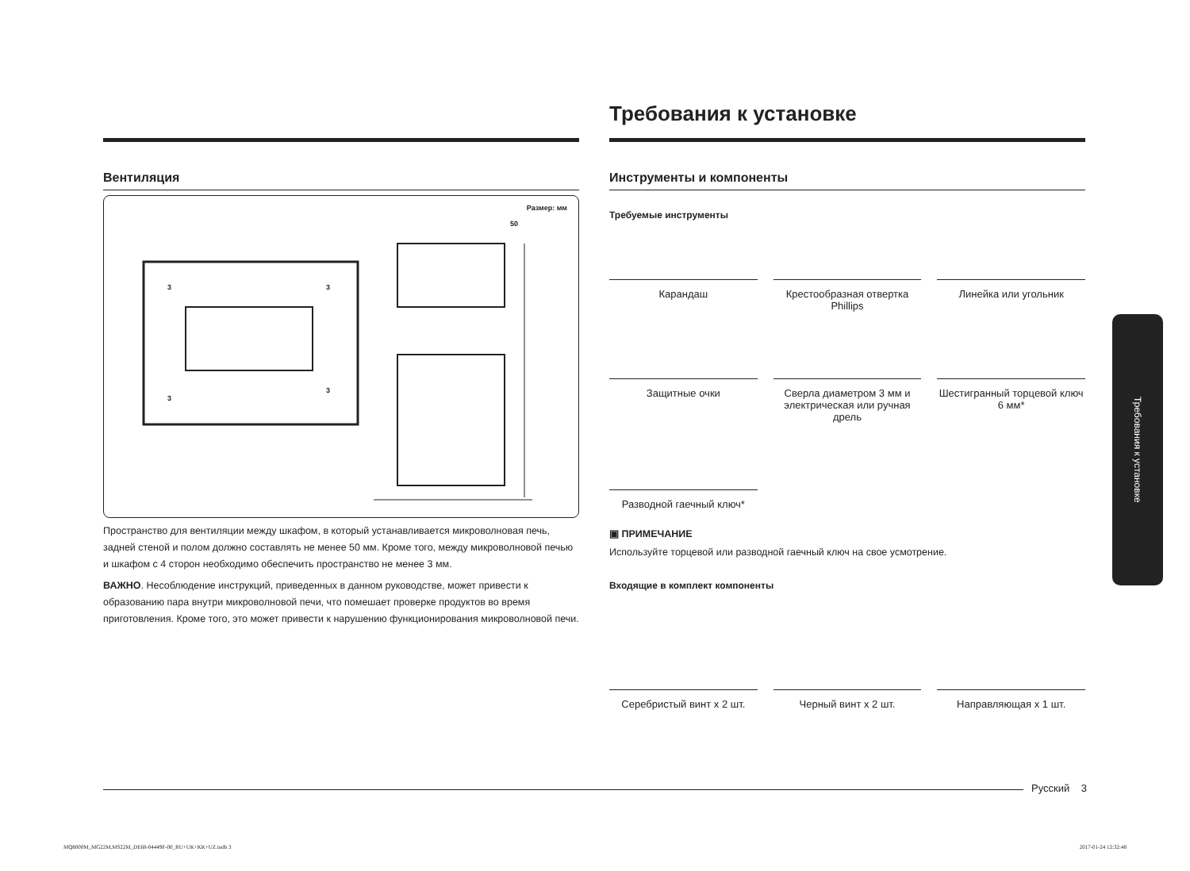Вентиляция
Размер: мм
50
3 3
3
3
Пространство для вентиляции между шкафом, в который устанавливается микроволновая печь, задней стеной и полом должно составлять не менее 50 мм. Кроме того, между микроволновой печью и шкафом с 4 сторон необходимо обеспечить пространство не менее 3 мм.
ВАЖНО. Несоблюдение инструкций, приведенных в данном руководстве, может привести к образованию пара внутри микроволновой печи, что помешает проверке продуктов во время приготовления. Кроме того, это может привести к нарушению функционирования микроволновой печи.
Требования к установке
Инструменты и компоненты
Требуемые инструменты
Карандаш
Крестообразная отвертка Phillips
Линейка или угольник
Защитные очки
Сверла диаметром 3 мм и электрическая или ручная дрель
Шестигранный торцевой ключ 6 мм*
Разводной гаечный ключ*
▣ ПРИМЕЧАНИЕ
Используйте торцевой или разводной гаечный ключ на свое усмотрение.
Входящие в комплект компоненты
Серебристый винт x 2 шт.
Черный винт x 2 шт.
Направляющая x 1 шт.
Требования к установке
Русский 3
MQ8000M_MG22M,MS22M_DE68-04449F-00_RU+UK+KK+UZ.indb 3 2017-01-24 12:32:48